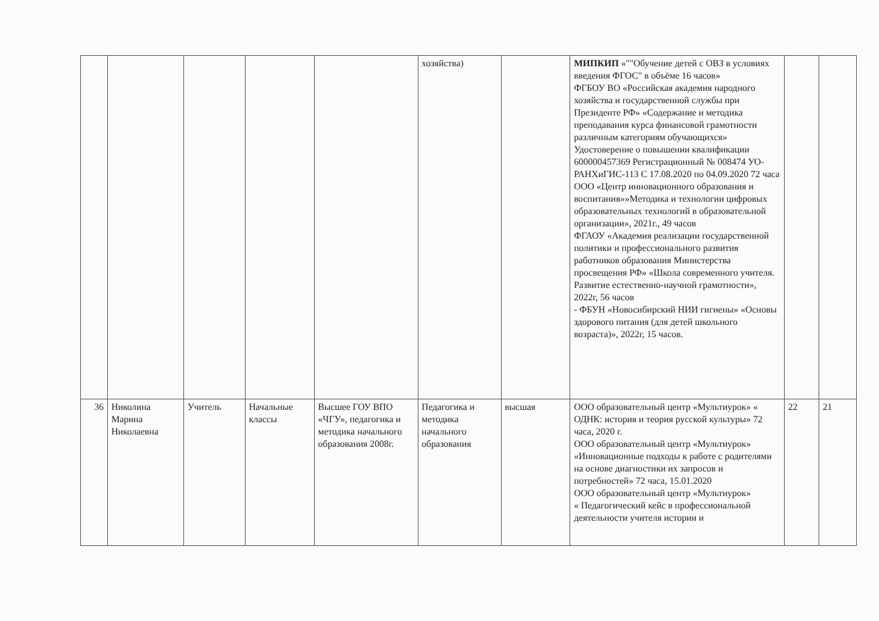| | | | | | хозяйства) | | МИПКИП «""Обучение детей с ОВЗ в условиях введения ФГОС" в объёме 16 часов» ФГБОУ ВО «Российская академия народного хозяйства и государственной службы при Президенте РФ» «Содержание и методика преподавания курса финансовой грамотности различным категориям обучающихся» Удостоверение о повышении квалификации 600000457369 Регистрационный № 008474 УО-РАНХиГИС-113 С 17.08.2020 по 04.09.2020 72 часа ООО «Центр инновационного образования и воспитания»»Методика и технологии цифровых образовательных технологий в образовательной организации», 2021г., 49 часов ФГАОУ «Академия реализации государственной политики и профессионального развития работников образования Министерства просвещения РФ» «Школа современного учителя. Развитие естественно-научной грамотности», 2022г, 56 часов - ФБУН «Новосибирский НИИ гигиены» «Основы здорового питания (для детей школьного возраста)», 2022г, 15 часов. | | |
| 36 | Николина Марина Николаевна | Учитель | Начальные классы | Высшее ГОУ ВПО «ЧГУ», педагогика и методика начального образования 2008г. | Педагогика и методика начального образования | высшая | ООО образовательный центр «Мультиурок» « ОДНК: история и теория русской культуры» 72 часа, 2020 г. ООО образовательный центр «Мультиурок» «Инновационные подходы к работе с родителями на основе диагностики их запросов и потребностей» 72 часа, 15.01.2020 ООО образовательный центр «Мультиурок» « Педагогический кейс в профессиональной деятельности учителя истории и | 22 | 21 |